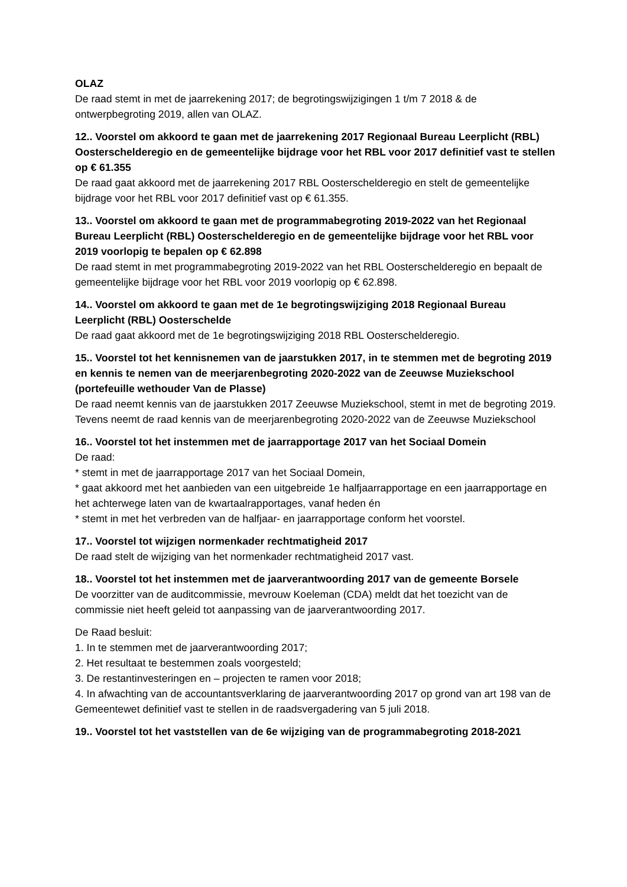OLAZ
De raad stemt in met de jaarrekening 2017; de begrotingswijzigingen 1 t/m 7 2018 & de ontwerpbegroting 2019, allen van OLAZ.
12.. Voorstel om akkoord te gaan met de jaarrekening 2017 Regionaal Bureau Leerplicht (RBL) Oosterschelderegio en de gemeentelijke bijdrage voor het RBL voor 2017 definitief vast te stellen op € 61.355
De raad gaat akkoord met de jaarrekening 2017 RBL Oosterschelderegio en stelt de gemeentelijke bijdrage voor het RBL voor 2017 definitief vast op € 61.355.
13.. Voorstel om akkoord te gaan met de programmabegroting 2019-2022 van het Regionaal Bureau Leerplicht (RBL) Oosterschelderegio en de gemeentelijke bijdrage voor het RBL voor 2019 voorlopig te bepalen op € 62.898
De raad stemt in met programmabegroting 2019-2022 van het RBL Oosterschelderegio en bepaalt de gemeentelijke bijdrage voor het RBL voor 2019 voorlopig op € 62.898.
14.. Voorstel om akkoord te gaan met de 1e begrotingswijziging 2018 Regionaal Bureau Leerplicht (RBL) Oosterschelde
De raad gaat akkoord met de 1e begrotingswijziging 2018 RBL Oosterschelderegio.
15.. Voorstel tot het kennisnemen van de jaarstukken 2017, in te stemmen met de begroting 2019 en kennis te nemen van de meerjarenbegroting 2020-2022 van de Zeeuwse Muziekschool (portefeuille wethouder Van de Plasse)
De raad neemt kennis van de jaarstukken 2017 Zeeuwse Muziekschool, stemt in met de begroting 2019. Tevens neemt de raad kennis van de meerjarenbegroting 2020-2022 van de Zeeuwse Muziekschool
16.. Voorstel tot het instemmen met de jaarrapportage 2017 van het Sociaal Domein
De raad:
* stemt in met de jaarrapportage 2017 van het Sociaal Domein,
* gaat akkoord met het aanbieden van een uitgebreide 1e halfjaarrapportage en een jaarrapportage en het achterwege laten van de kwartaalrapportages, vanaf heden én
* stemt in met het verbreden van de halfjaar- en jaarrapportage conform het voorstel.
17.. Voorstel tot wijzigen normenkader rechtmatigheid 2017
De raad stelt de wijziging van het normenkader rechtmatigheid 2017 vast.
18.. Voorstel tot het instemmen met de jaarverantwoording 2017 van de gemeente Borsele
De voorzitter van de auditcommissie, mevrouw Koeleman (CDA) meldt dat het toezicht van de commissie niet heeft geleid tot aanpassing van de jaarverantwoording 2017.
De Raad besluit:
1. In te stemmen met de jaarverantwoording 2017;
2. Het resultaat te bestemmen zoals voorgesteld;
3. De restantinvesteringen en – projecten te ramen voor 2018;
4. In afwachting van de accountantsverklaring de jaarverantwoording 2017 op grond van art 198 van de Gemeentewet definitief vast te stellen in de raadsvergadering van 5 juli 2018.
19.. Voorstel tot het vaststellen van de 6e wijziging van de programmabegroting 2018-2021